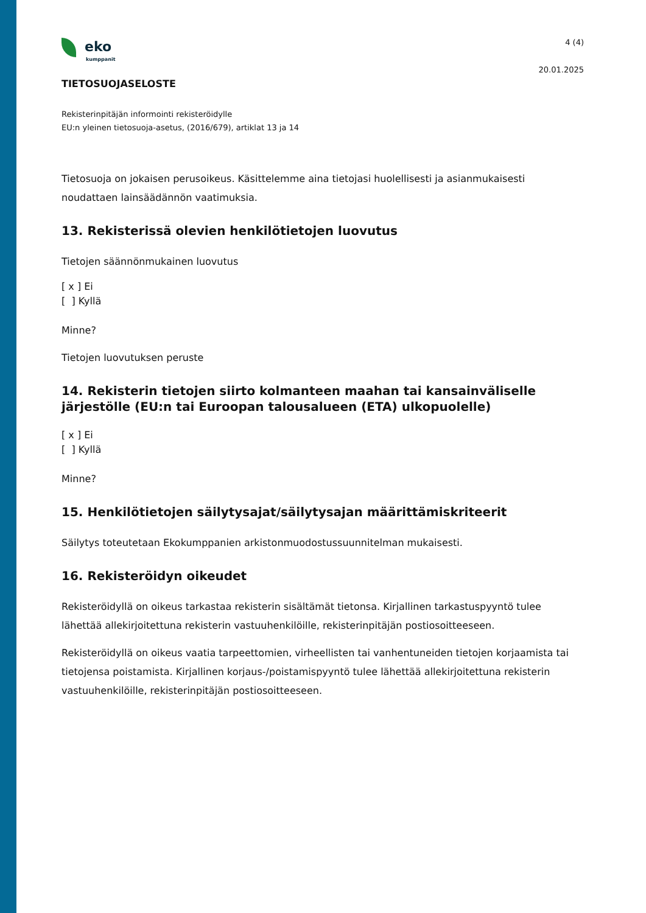eko
kumppanit
4 (4)
20.01.2025
TIETOSUOJASELOSTE
Rekisterinpitäjän informointi rekisteröidylle
EU:n yleinen tietosuoja-asetus, (2016/679), artiklat 13 ja 14
Tietosuoja on jokaisen perusoikeus. Käsittelemme aina tietojasi huolellisesti ja asianmukaisesti noudattaen lainsäädännön vaatimuksia.
13. Rekisterissä olevien henkilötietojen luovutus
Tietojen säännönmukainen luovutus
[ x ] Ei
[ ] Kyllä
Minne?
Tietojen luovutuksen peruste
14. Rekisterin tietojen siirto kolmanteen maahan tai kansainväliselle järjestölle (EU:n tai Euroopan talousalueen (ETA) ulkopuolelle)
[ x ] Ei
[ ] Kyllä
Minne?
15. Henkilötietojen säilytysajat/säilytysajan määrittämiskriteerit
Säilytys toteutetaan Ekokumppanien arkistonmuodostussuunnitelman mukaisesti.
16. Rekisteröidyn oikeudet
Rekisteröidyllä on oikeus tarkastaa rekisterin sisältämät tietonsa. Kirjallinen tarkastuspyyntö tulee lähettää allekirjoitettuna rekisterin vastuuhenkilöille, rekisterinpitäjän postiosoitteeseen.
Rekisteröidyllä on oikeus vaatia tarpeettomien, virheellisten tai vanhentuneiden tietojen korjaamista tai tietojensa poistamista. Kirjallinen korjaus-/poistamispyyntö tulee lähettää allekirjoitettuna rekisterin vastuuhenkilöille, rekisterinpitäjän postiosoitteeseen.